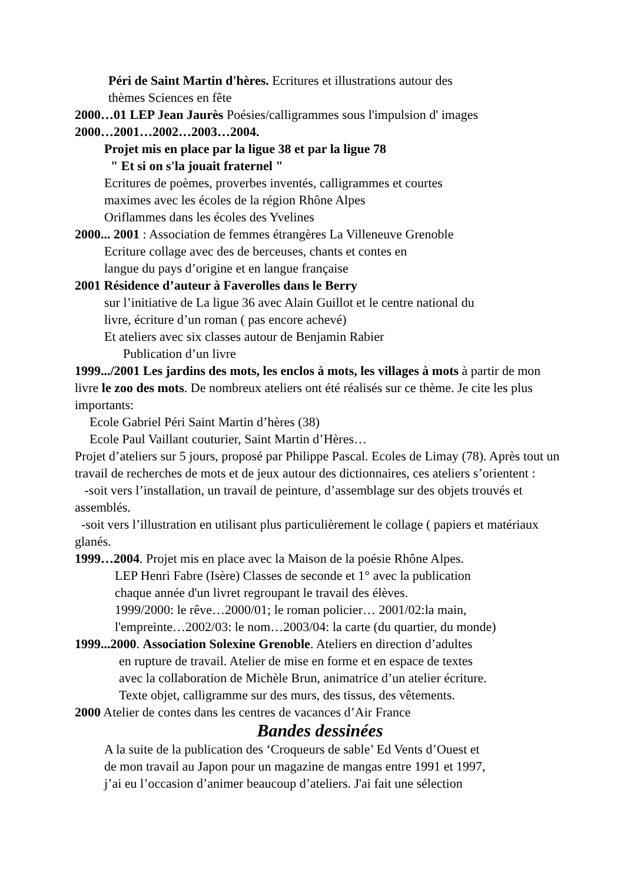Péri de Saint Martin d'hères. Ecritures et illustrations autour des
thèmes Sciences en fête
2000…01 LEP Jean Jaurès Poésies/calligrammes sous l'impulsion d' images
2000…2001…2002…2003…2004.
Projet mis en place par la ligue 38 et par la ligue 78
" Et si on s'la jouait fraternel "
Ecritures de poèmes, proverbes inventés, calligrammes et courtes
maximes avec les écoles de la région Rhône Alpes
Oriflammes dans les écoles des Yvelines
2000... 2001 : Association de femmes étrangères La Villeneuve Grenoble
Ecriture collage avec des de berceuses, chants et contes en
langue du pays d’origine et en langue française
2001 Résidence d’auteur à Faverolles dans le Berry
sur l’initiative de La ligue 36 avec Alain Guillot et le centre national du
livre, écriture d’un roman ( pas encore achevé)
Et ateliers avec six classes autour de Benjamin Rabier
Publication d’un livre
1999.../2001 Les jardins des mots, les enclos à mots, les villages à mots à partir de mon livre le zoo des mots. De nombreux ateliers ont été réalisés sur ce thème. Je cite les plus importants:
Ecole Gabriel Péri Saint Martin d’hères (38)
Ecole Paul Vaillant couturier, Saint Martin d’Hères…
Projet d’ateliers sur 5 jours, proposé par Philippe Pascal. Ecoles de Limay (78). Après tout un travail de recherches de mots et de jeux autour des dictionnaires, ces ateliers s’orientent :
-soit vers l’installation, un travail de peinture, d’assemblage sur des objets trouvés et assemblés.
-soit vers l’illustration en utilisant plus particulièrement le collage ( papiers et matériaux glanés.
1999…2004. Projet mis en place avec la Maison de la poésie Rhône Alpes.
LEP Henri Fabre (Isère) Classes de seconde et 1° avec la publication
chaque année d'un livret regroupant le travail des élèves.
1999/2000: le rêve…2000/01; le roman policier… 2001/02:la main,
l'empreinte…2002/03: le nom…2003/04: la carte (du quartier, du monde)
1999...2000. Association Solexine Grenoble. Ateliers en direction d’adultes
en rupture de travail. Atelier de mise en forme et en espace de textes
avec la collaboration de Michèle Brun, animatrice d’un atelier écriture.
Texte objet, calligramme sur des murs, des tissus, des vêtements.
2000 Atelier de contes dans les centres de vacances d’Air France
Bandes dessinées
A la suite de la publication des ‘Croqueurs de sable’ Ed Vents d’Ouest et
de mon travail au Japon pour un magazine de mangas entre 1991 et 1997,
j’ai eu l’occasion d’animer beaucoup d’ateliers. J'ai fait une sélection